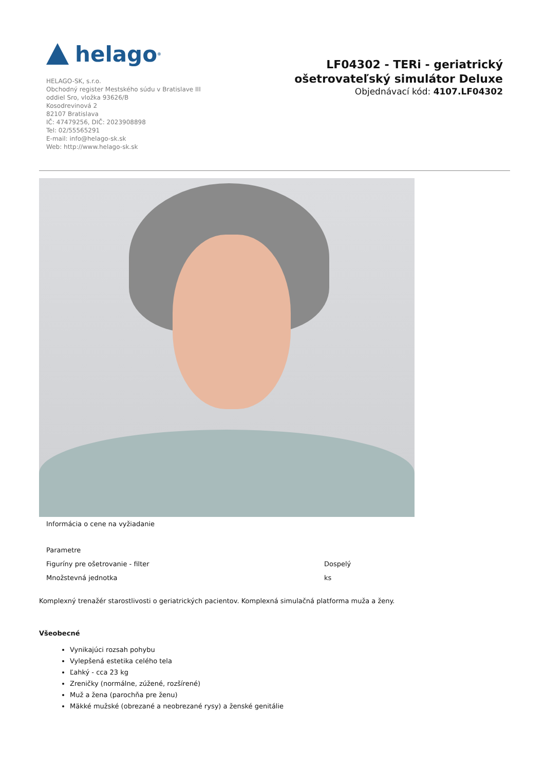helago<sup>®</sup>
HELAGO-SK, s.r.o.
Obchodný register Mestského súdu v Bratislave III
oddiel Sro, vložka 93626/B
Kosodrevinová 2
82107 Bratislava
IČ: 47479256, DIČ: 2023908898
Tel: 02/55565291
E-mail: info@helago-sk.sk
Web: http://www.helago-sk.sk
LF04302 - TERi - geriatrický ošetrovateľský simulátor Deluxe
Objednávací kód: 4107.LF04302
Informácia o cene na vyžiadanie
| Parametre | |
| Figuríny pre ošetrovanie - filter | Dospelý |
| Množstevná jednotka | ks |
Komplexný trenažér starostlivosti o geriatrických pacientov. Komplexná simulačná platforma muža a ženy.
Všeobecné
Vynikajúci rozsah pohybu
Vylepšená estetika celého tela
Ľahký - cca 23 kg
Zreničky (normálne, zúžené, rozšírené)
Muž a žena (parochňa pre ženu)
Mäkké mužské (obrezané a neobrezané rysy) a ženské genitálie